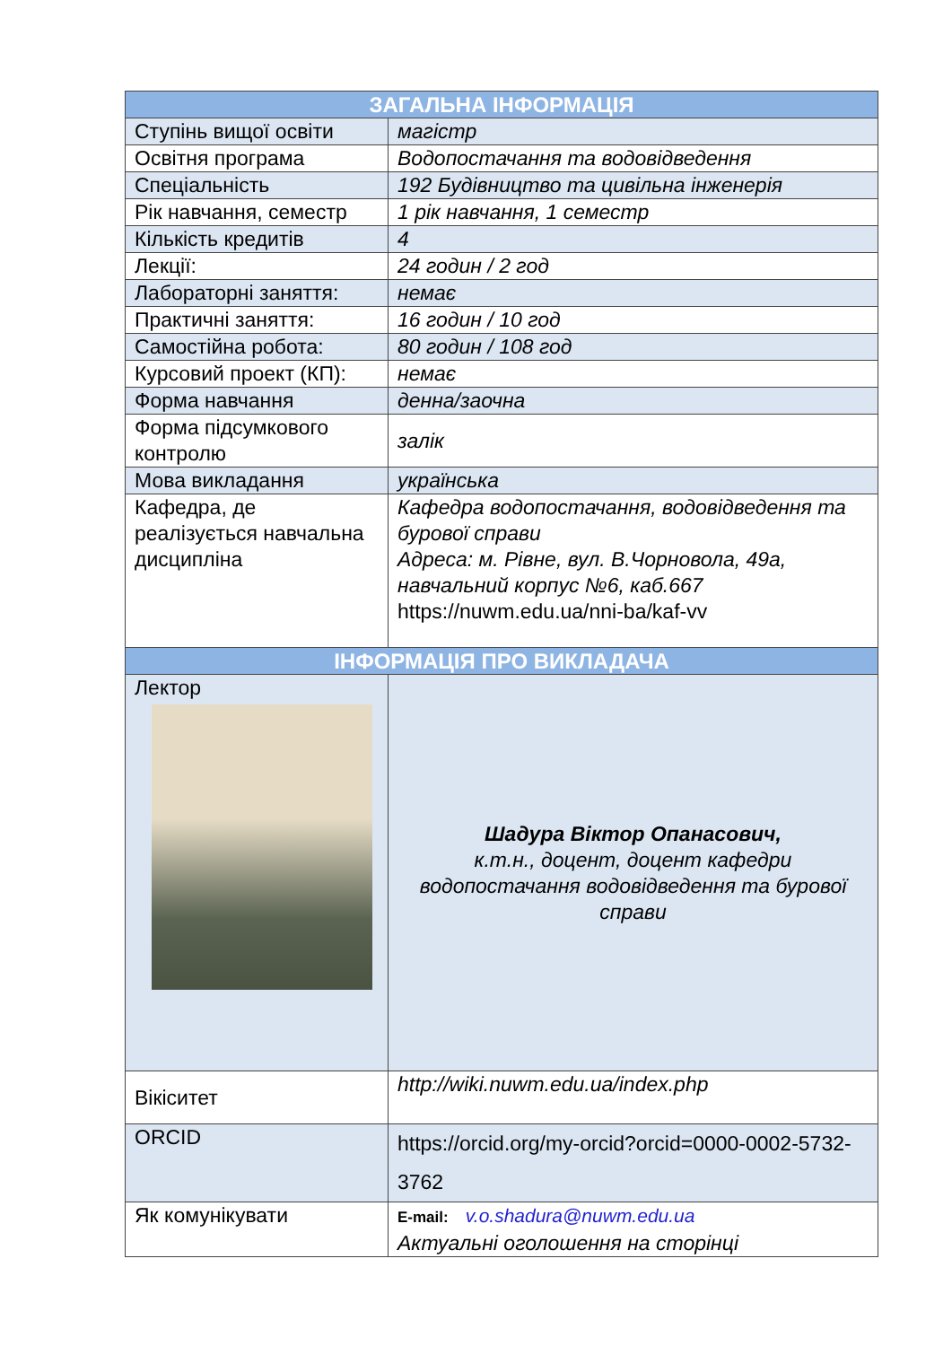| ЗАГАЛЬНА ІНФОРМАЦІЯ | |
| --- | --- |
| Ступінь вищої освіти | магістр |
| Освітня програма | Водопостачання та водовідведення |
| Спеціальність | 192 Будівництво та цивільна інженерія |
| Рік навчання, семестр | 1 рік навчання, 1 семестр |
| Кількість кредитів | 4 |
| Лекції: | 24 годин / 2 год |
| Лабораторні заняття: | немає |
| Практичні заняття: | 16 годин / 10 год |
| Самостійна робота: | 80 годин / 108 год |
| Курсовий проект (КП): | немає |
| Форма навчання | денна/заочна |
| Форма підсумкового контролю | залік |
| Мова викладання | українська |
| Кафедра, де реалізується навчальна дисципліна | Кафедра водопостачання, водовідведення та бурової справи Адреса: м. Рівне, вул. В.Чорновола, 49а, навчальний корпус №6, каб.667 https://nuwm.edu.ua/nni-ba/kaf-vv |
| ІНФОРМАЦІЯ ПРО ВИКЛАДАЧА | |
| Лектор | Шадура Віктор Опанасович, к.т.н., доцент, доцент кафедри водопостачання водовідведення та бурової справи |
| Вікіситет | http://wiki.nuwm.edu.ua/index.php |
| ORCID | https://orcid.org/my-orcid?orcid=0000-0002-5732-3762 |
| Як комунікувати | E-mail: v.o.shadura@nuwm.edu.ua Актуальні оголошення на сторінці |